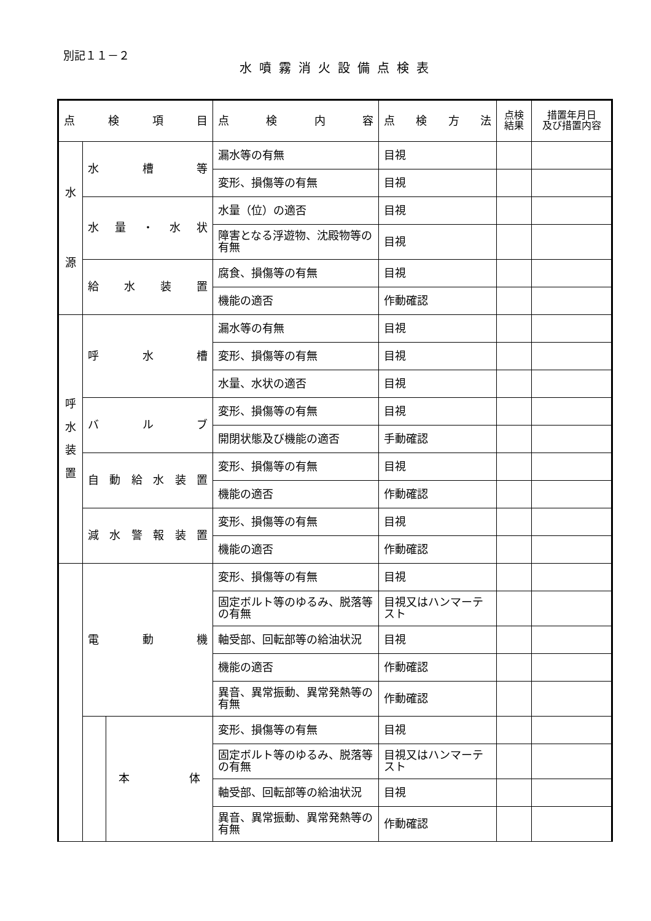別記１１－２
水噴霧消火設備点検表
| 点 検 項 目 | | | 点 検 内 容 | 点 検 方 法 | 点検 結果 | 措置年月日 及び措置内容 |
| --- | --- | --- | --- | --- | --- | --- |
| 水 源 | 水 槽 等 | | 漏水等の有無 | 目視 | | |
| | | | 変形、損傷等の有無 | 目視 | | |
| | 水量・水状 | | 水量（位）の適否 | 目視 | | |
| | | | 障害となる浮遊物、沈殿物等の有無 | 目視 | | |
| | 給 水 装 置 | | 腐食、損傷等の有無 | 目視 | | |
| | | | 機能の適否 | 作動確認 | | |
| 呼 水 装 置 | 呼 水 槽 | | 漏水等の有無 | 目視 | | |
| | | | 変形、損傷等の有無 | 目視 | | |
| | | | 水量、水状の適否 | 目視 | | |
| | バ ル ブ | | 変形、損傷等の有無 | 目視 | | |
| | | | 開閉状態及び機能の適否 | 手動確認 | | |
| | 自動給水装置 | | 変形、損傷等の有無 | 目視 | | |
| | | | 機能の適否 | 作動確認 | | |
| | 減水警報装置 | | 変形、損傷等の有無 | 目視 | | |
| | | | 機能の適否 | 作動確認 | | |
| | 電 動 機 | | 変形、損傷等の有無 | 目視 | | |
| | | | 固定ボルト等のゆるみ、脱落等の有無 | 目視又はハンマーテスト | | |
| | | | 軸受部、回転部等の給油状況 | 目視 | | |
| | | | 機能の適否 | 作動確認 | | |
| | | | 異音、異常振動、異常発熱等の有無 | 作動確認 | | |
| | | 本 体 | 変形、損傷等の有無 | 目視 | | |
| | | | 固定ボルト等のゆるみ、脱落等の有無 | 目視又はハンマーテスト | | |
| | | | 軸受部、回転部等の給油状況 | 目視 | | |
| | | | 異音、異常振動、異常発熱等の有無 | 作動確認 | | |